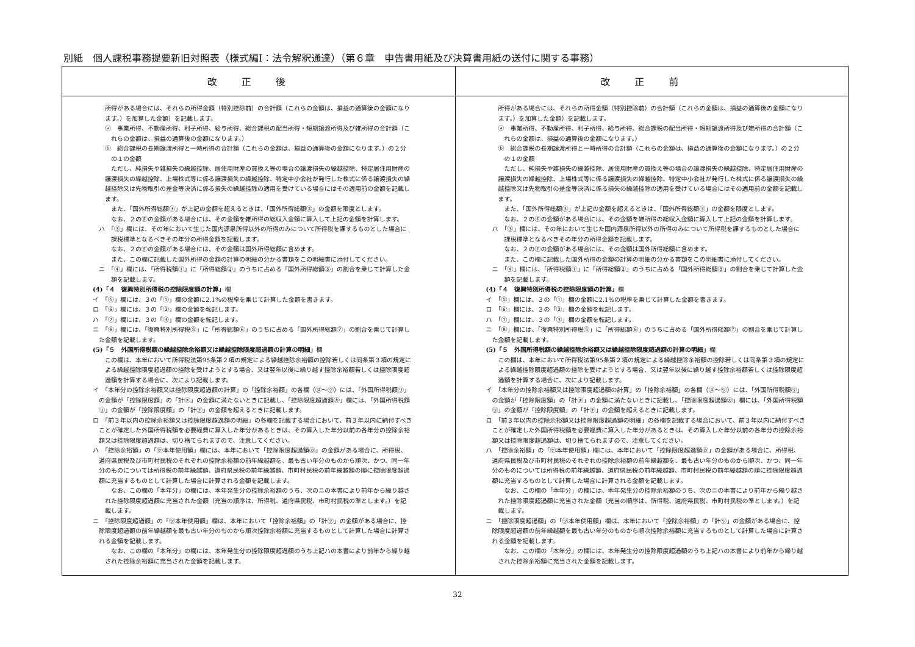別紙　個人課税事務提要新旧対照表（様式編Ⅰ：法令解釈通達）（第６章　申告書用紙及び決算書用紙の送付に関する事務）
| 改正後 | 改正前 |
| --- | --- |
| 所得がある場合には、それらの所得金額（特別控除前）の合計額（これらの金額は、損益の通算後の金額になります。）を加算した金額）を記載します。 ⓐ 事業所得、不動産所得、利子所得、給与所得、総合課税の配当所得・短期譲渡所得及び雑所得の合計額（これらの金額は、損益の通算後の金額になります。） ⓑ 総合課税の長期譲渡所得と一時所得の合計額（これらの金額は、損益の通算後の金額になります。）の２分の１の金額 ただし、純損失や雑損失の繰越控除、居住用財産の買換え等の場合の譲渡損失の繰越控除、特定居住用財産の譲渡損失の繰越控除、上場株式等に係る譲渡損失の繰越控除、特定中小会社が発行した株式に係る譲渡損失の繰越控除又は先物取引の差金等決済に係る損失の繰越控除の適用を受けている場合にはその適用前の金額を記載します。 また、「国外所得総額③」が上記の金額を超えるときは、「国外所得総額③」の金額を限度とします。 なお、２のⒻの金額がある場合には、その金額を雑所得の総収入金額に算入して上記の金額を計算します。 ハ 「③」欄には、その年において生じた国内源泉所得以外の所得のみについて所得税を課するものとした場合に課税標準となるべきその年分の所得金額を記載します。 なお、２のⒻの金額がある場合には、その金額は国外所得総額に含めます。 また、この欄に記載した国外所得の金額の計算の明細の分かる書類をこの明細書に添付してください。 ニ 「④」欄には、「所得税額①」に「所得総額②」のうちに占める「国外所得総額③」の割合を乗じて計算した金額を記載します。 (4)「４ 復興特別所得税の控除限度額の計算」 欄 イ 「⑤」欄には、３の「①」欄の金額に2.1%の税率を乗じて計算した金額を書きます。 ロ 「⑥」欄には、３の「②」欄の金額を転記します。 ハ 「⑦」欄には、３の「③」欄の金額を転記します。 ニ 「⑧」欄には、「復興特別所得税⑤」に「所得総額⑥」のうちに占める「国外所得総額⑦」の割合を乗じて計算した金額を記載します。 (5)「５ 外国所得税額の繰越控除余裕額又は繰越控除限度超過額の計算の明細」 欄 この欄は、本年において所得税法第95条第２項の規定による繰越控除余裕額の控除若しくは同条第３項の規定による繰越控除限度超過額の控除を受けようとする場合、又は翌年以後に繰り越す控除余裕額若しくは控除限度超過額を計算する場合に、次により記載します。 イ 「本年分の控除余裕額又は控除限度超過額の計算」の「控除余裕額」の各欄（㋦～㋡）には、「外国所得税額㋷」の金額が「控除限度額」の「計㋠」の金額に満たないときに記載し、「控除限度超過額㋕」欄には、「外国所得税額㋷」の金額が「控除限度額」の「計㋠」の金額を超えるときに記載します。 ロ 「前３年以内の控除余裕額又は控除限度超過額の明細」の各欄を記載する場合において、前３年以内に納付すべきことが確定した外国所得税額を必要経費に算入した年分があるときは、その算入した年分以前の各年分の控除余裕額又は控除限度超過額は、切り捨てられますので、注意してください。 ハ 「控除余裕額」の「㋘本年使用額」欄には、本年において「控除限度超過額㋕」の金額がある場合に、所得税、道府県民税及び市町村民税のそれぞれの控除余裕額の前年繰越額を、最も古い年分のものから順次、かつ、同一年分のものについては所得税の前年繰越額、道府県民税の前年繰越額、市町村民税の前年繰越額の順に控除限度超過額に充当するものとして計算した場合に計算される金額を記載します。 なお、この欄の「本年分」の欄には、本年発生分の控除余裕額のうち、次のニの本書により前年から繰り越された控除限度超過額に充当された金額（充当の順序は、所得税、道府県民税、市町村民税の準とします。）を記載します。 ニ 「控除限度超過額」の「㋡本年使用額」欄は、本年において「控除余裕額」の「計㋡」の金額がある場合に、控除限度超過額の前年繰越額を最も古い年分のものから順次控除余裕額に充当するものとして計算した場合に計算される金額を記載します。 なお、この欄の「本年分」の欄には、本年発生分の控除限度超過額のうち上記ハの本書により前年から繰り越された控除余裕額に充当された金額を記載します。 | 所得がある場合には、それらの所得金額（特別控除前）の合計額（これらの金額は、損益の通算後の金額になります。）を加算した金額）を記載します。 ⓐ 事業所得、不動産所得、利子所得、給与所得、総合課税の配当所得・短期譲渡所得及び雑所得の合計額（これらの金額は、損益の通算後の金額になります。） ⓑ 総合課税の長期譲渡所得と一時所得の合計額（これらの金額は、損益の通算後の金額になります。）の２分の１の金額 ただし、純損失や雑損失の繰越控除、居住用財産の買換え等の場合の譲渡損失の繰越控除、特定居住用財産の譲渡損失の繰越控除、上場株式等に係る譲渡損失の繰越控除、特定中小会社が発行した株式に係る譲渡損失の繰越控除又は先物取引の差金等決済に係る損失の繰越控除の適用を受けている場合にはその適用前の金額を記載します。 また、「国外所得総額③」が上記の金額を超えるときは、「国外所得総額③」の金額を限度とします。 なお、２のⒻの金額がある場合には、その金額を雑所得の総収入金額に算入して上記の金額を計算します。 ハ 「③」欄には、その年において生じた国内源泉所得以外の所得のみについて所得税を課するものとした場合に課税標準となるべきその年分の所得金額を記載します。 なお、２のⒻの金額がある場合には、その金額は国外所得総額に含めます。 また、この欄に記載した国外所得の金額の計算の明細の分かる書類をこの明細書に添付してください。 ニ 「④」欄には、「所得税額①」に「所得総額②」のうちに占める「国外所得総額③」の割合を乗じて計算した金額を記載します。 (4)「４ 復興特別所得税の控除限度額の計算」 欄 イ 「⑤」欄には、３の「①」欄の金額に2.1%の税率を乗じて計算した金額を書きます。 ロ 「⑥」欄には、３の「②」欄の金額を転記します。 ハ 「⑦」欄には、３の「③」欄の金額を転記します。 ニ 「⑧」欄には、「復興特別所得税⑤」に「所得総額⑥」のうちに占める「国外所得総額⑦」の割合を乗じて計算した金額を記載します。 (5)「５ 外国所得税額の繰越控除余裕額又は繰越控除限度超過額の計算の明細」 欄 この欄は、本年において所得税法第95条第２項の規定による繰越控除余裕額の控除若しくは同条第３項の規定による繰越控除限度超過額の控除を受けようとする場合、又は翌年以後に繰り越す控除余裕額若しくは控除限度超過額を計算する場合に、次により記載します。 イ 「本年分の控除余裕額又は控除限度超過額の計算」の「控除余裕額」の各欄（㋦～㋡）には、「外国所得税額㋷」の金額が「控除限度額」の「計㋠」の金額に満たないときに記載し、「控除限度超過額㋕」欄には、「外国所得税額㋷」の金額が「控除限度額」の「計㋠」の金額を超えるときに記載します。 ロ 「前３年以内の控除余裕額又は控除限度超過額の明細」の各欄を記載する場合において、前３年以内に納付すべきことが確定した外国所得税額を必要経費に算入した年分があるときは、その算入した年分以前の各年分の控除余裕額又は控除限度超過額は、切り捨てられますので、注意してください。 ハ 「控除余裕額」の「㋘本年使用額」欄には、本年において「控除限度超過額㋕」の金額がある場合に、所得税、道府県民税及び市町村民税のそれぞれの控除余裕額の前年繰越額を、最も古い年分のものから順次、かつ、同一年分のものについては所得税の前年繰越額、道府県民税の前年繰越額、市町村民税の前年繰越額の順に控除限度超過額に充当するものとして計算した場合に計算される金額を記載します。 なお、この欄の「本年分」の欄には、本年発生分の控除余裕額のうち、次のニの本書により前年から繰り越された控除限度超過額に充当された金額（充当の順序は、所得税、道府県民税、市町村民税の準とします。）を記載します。 ニ 「控除限度超過額」の「㋡本年使用額」欄は、本年において「控除余裕額」の「計㋡」の金額がある場合に、控除限度超過額の前年繰越額を最も古い年分のものから順次控除余裕額に充当するものとして計算した場合に計算される金額を記載します。 なお、この欄の「本年分」の欄には、本年発生分の控除限度超過額のうち上記ハの本書により前年から繰り越された控除余裕額に充当された金額を記載します。 |
32